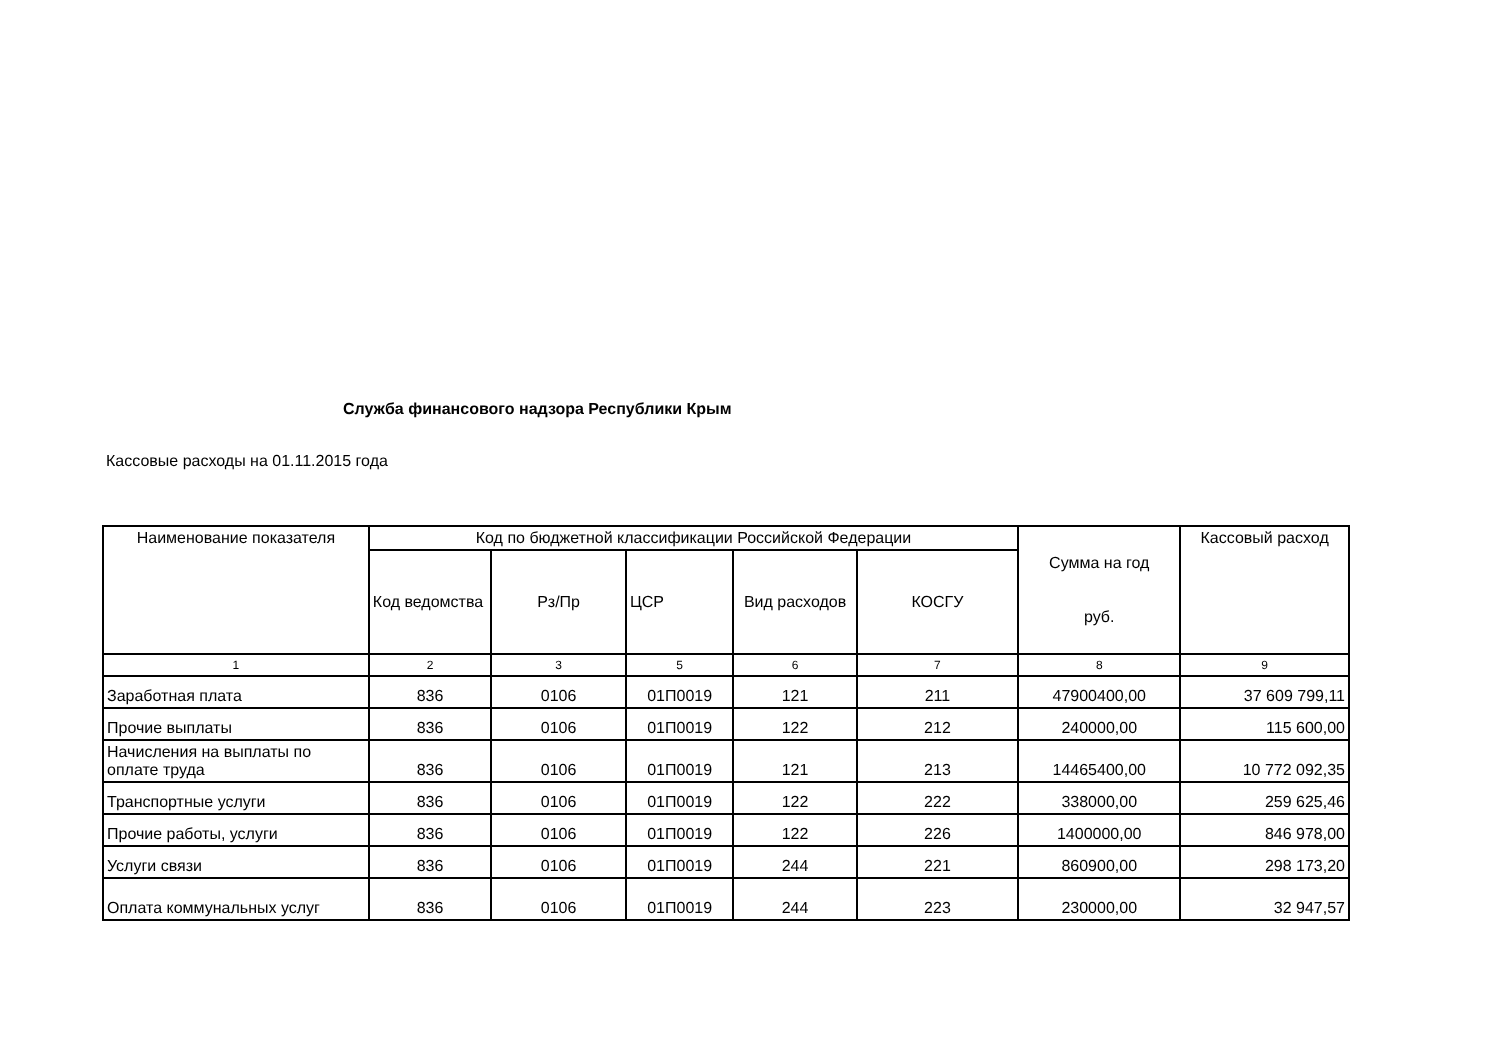Служба финансового надзора Республики Крым
Кассовые расходы на 01.11.2015 года
| Наименование показателя | Код по бюджетной классификации Российской Федерации | | | | | Сумма на год руб. | Кассовый расход |
| --- | --- | --- | --- | --- | --- | --- | --- |
| | Код ведомства | Рз/Пр | ЦСР | Вид расходов | КОСГУ | | |
| 1 | 2 | 3 | 5 | 6 | 7 | 8 | 9 |
| Заработная плата | 836 | 0106 | 01П0019 | 121 | 211 | 47900400,00 | 37 609 799,11 |
| Прочие выплаты | 836 | 0106 | 01П0019 | 122 | 212 | 240000,00 | 115 600,00 |
| Начисления на выплаты по оплате труда | 836 | 0106 | 01П0019 | 121 | 213 | 14465400,00 | 10 772 092,35 |
| Транспортные услуги | 836 | 0106 | 01П0019 | 122 | 222 | 338000,00 | 259 625,46 |
| Прочие работы, услуги | 836 | 0106 | 01П0019 | 122 | 226 | 1400000,00 | 846 978,00 |
| Услуги связи | 836 | 0106 | 01П0019 | 244 | 221 | 860900,00 | 298 173,20 |
| Оплата коммунальных услуг | 836 | 0106 | 01П0019 | 244 | 223 | 230000,00 | 32 947,57 |